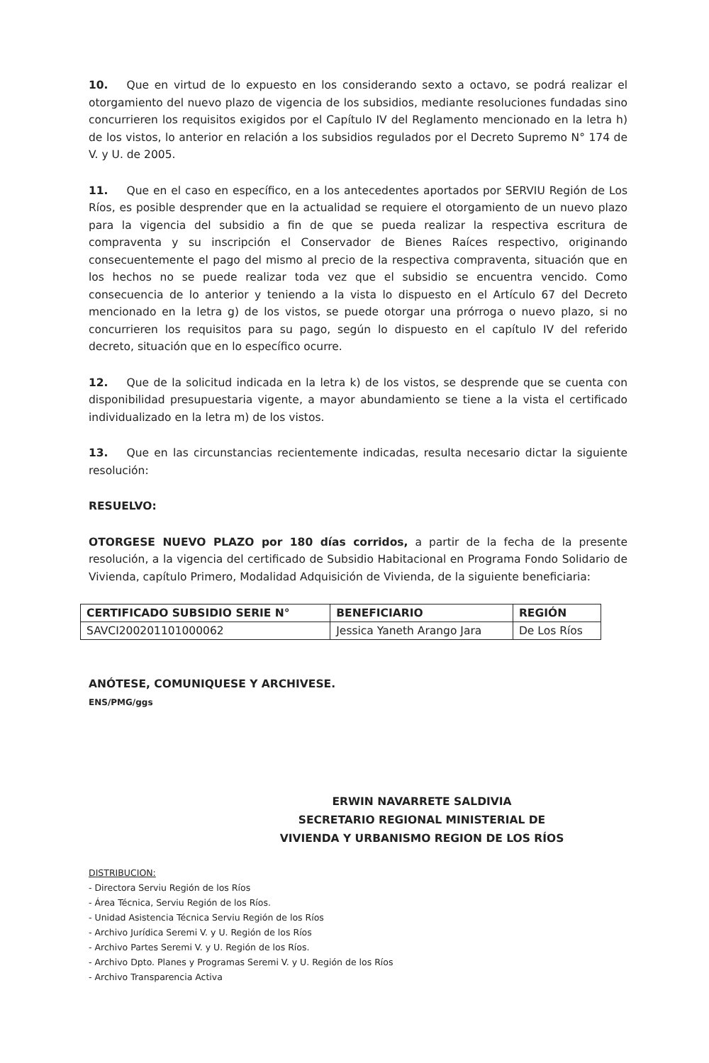10. Que en virtud de lo expuesto en los considerando sexto a octavo, se podrá realizar el otorgamiento del nuevo plazo de vigencia de los subsidios, mediante resoluciones fundadas sino concurrieren los requisitos exigidos por el Capítulo IV del Reglamento mencionado en la letra h) de los vistos, lo anterior en relación a los subsidios regulados por el Decreto Supremo N° 174 de V. y U. de 2005.
11. Que en el caso en específico, en a los antecedentes aportados por SERVIU Región de Los Ríos, es posible desprender que en la actualidad se requiere el otorgamiento de un nuevo plazo para la vigencia del subsidio a fin de que se pueda realizar la respectiva escritura de compraventa y su inscripción el Conservador de Bienes Raíces respectivo, originando consecuentemente el pago del mismo al precio de la respectiva compraventa, situación que en los hechos no se puede realizar toda vez que el subsidio se encuentra vencido. Como consecuencia de lo anterior y teniendo a la vista lo dispuesto en el Artículo 67 del Decreto mencionado en la letra g) de los vistos, se puede otorgar una prórroga o nuevo plazo, si no concurrieren los requisitos para su pago, según lo dispuesto en el capítulo IV del referido decreto, situación que en lo específico ocurre.
12. Que de la solicitud indicada en la letra k) de los vistos, se desprende que se cuenta con disponibilidad presupuestaria vigente, a mayor abundamiento se tiene a la vista el certificado individualizado en la letra m) de los vistos.
13. Que en las circunstancias recientemente indicadas, resulta necesario dictar la siguiente resolución:
RESUELVO:
OTORGESE NUEVO PLAZO por 180 días corridos, a partir de la fecha de la presente resolución, a la vigencia del certificado de Subsidio Habitacional en Programa Fondo Solidario de Vivienda, capítulo Primero, Modalidad Adquisición de Vivienda, de la siguiente beneficiaria:
| CERTIFICADO SUBSIDIO SERIE N° | BENEFICIARIO | REGIÓN |
| --- | --- | --- |
| SAVCI200201101000062 | Jessica Yaneth Arango Jara | De Los Ríos |
ANÓTESE, COMUNIQUESE Y ARCHIVESE.
ENS/PMG/ggs
ERWIN NAVARRETE SALDIVIA
SECRETARIO REGIONAL MINISTERIAL DE
VIVIENDA Y URBANISMO REGION DE LOS RÍOS
DISTRIBUCION:
- Directora Serviu Región de los Ríos
- Área Técnica, Serviu Región de los Ríos.
- Unidad Asistencia Técnica Serviu Región de los Ríos
- Archivo Jurídica Seremi V. y U. Región de los Ríos
- Archivo Partes Seremi V. y U. Región de los Ríos.
- Archivo Dpto. Planes y Programas Seremi V. y U. Región de los Ríos
- Archivo Transparencia Activa